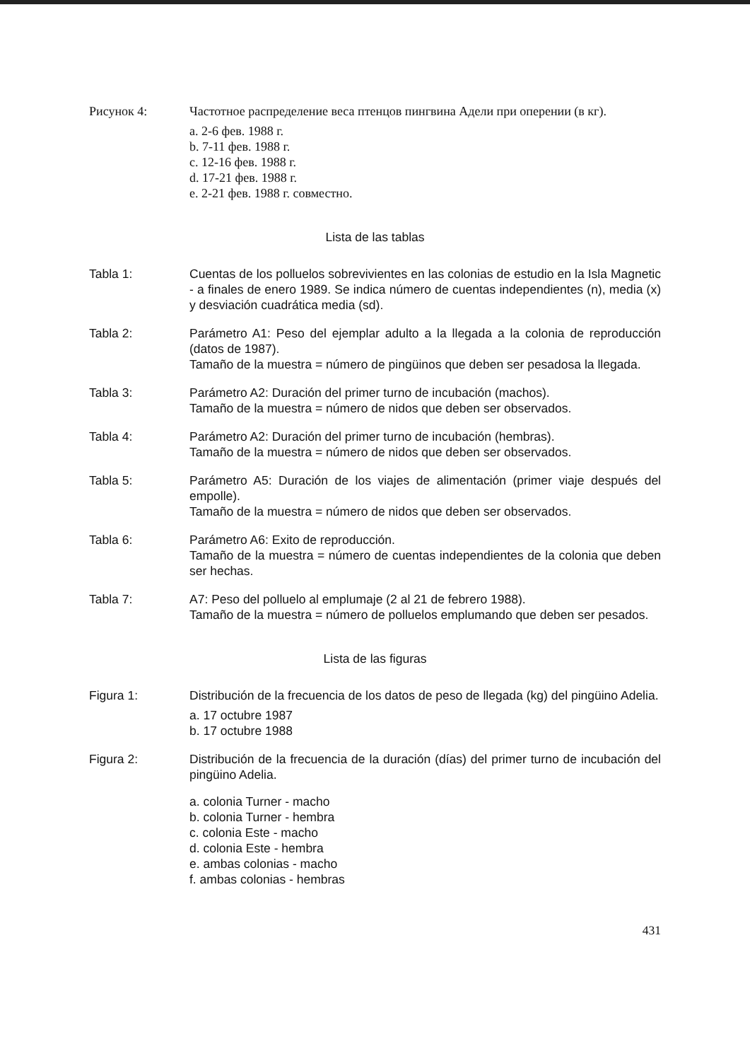Рисунок 4: Частотное распределение веса птенцов пингвина Адели при оперении (в кг).
a. 2-6 фев. 1988 г.
b. 7-11 фев. 1988 г.
c. 12-16 фев. 1988 г.
d. 17-21 фев. 1988 г.
e. 2-21 фев. 1988 г. совместно.
Lista de las tablas
Tabla 1: Cuentas de los polluelos sobrevivientes en las colonias de estudio en la Isla Magnetic - a finales de enero 1989. Se indica número de cuentas independientes (n), media (x) y desviación cuadrática media (sd).
Tabla 2: Parámetro A1: Peso del ejemplar adulto a la llegada a la colonia de reproducción (datos de 1987).
Tamaño de la muestra = número de pingüinos que deben ser pesadosa la llegada.
Tabla 3: Parámetro A2: Duración del primer turno de incubación (machos).
Tamaño de la muestra = número de nidos que deben ser observados.
Tabla 4: Parámetro A2: Duración del primer turno de incubación (hembras).
Tamaño de la muestra = número de nidos que deben ser observados.
Tabla 5: Parámetro A5: Duración de los viajes de alimentación (primer viaje después del empolle).
Tamaño de la muestra = número de nidos que deben ser observados.
Tabla 6: Parámetro A6: Exito de reproducción.
Tamaño de la muestra = número de cuentas independientes de la colonia que deben ser hechas.
Tabla 7: A7: Peso del polluelo al emplumaje (2 al 21 de febrero 1988).
Tamaño de la muestra = número de polluelos emplumando que deben ser pesados.
Lista de las figuras
Figura 1: Distribución de la frecuencia de los datos de peso de llegada (kg) del pingüino Adelia.
a. 17 octubre 1987
b. 17 octubre 1988
Figura 2: Distribución de la frecuencia de la duración (días) del primer turno de incubación del pingüino Adelia.
a. colonia Turner - macho
b. colonia Turner - hembra
c. colonia Este - macho
d. colonia Este - hembra
e. ambas colonias - macho
f. ambas colonias - hembras
431